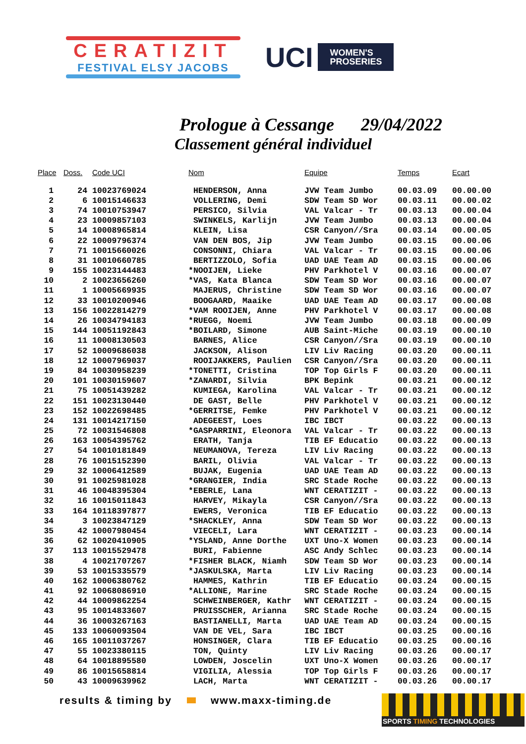CERATIZIT
FESTIVAL ELSY JACOBS
UCI
WOMEN'S
PROSERIES
Prologue à Cessange 29/04/2022
Classement général individuel
| Place | Doss. | Code UCI | Nom | Equipe | Temps | Ecart |
| --- | --- | --- | --- | --- | --- | --- |
| 1 | 24 | 10023769024 | HENDERSON, Anna | JVW Team Jumbo | 00.03.09 | 00.00.00 |
| 2 | 6 | 10015146633 | VOLLERING, Demi | SDW Team SD Wor | 00.03.11 | 00.00.02 |
| 3 | 74 | 10010753947 | PERSICO, Silvia | VAL Valcar - Tr | 00.03.13 | 00.00.04 |
| 4 | 23 | 10009857103 | SWINKELS, Karlijn | JVW Team Jumbo | 00.03.13 | 00.00.04 |
| 5 | 14 | 10008965814 | KLEIN, Lisa | CSR Canyon//Sra | 00.03.14 | 00.00.05 |
| 6 | 22 | 10009796374 | VAN DEN BOS, Jip | JVW Team Jumbo | 00.03.15 | 00.00.06 |
| 7 | 71 | 10015660026 | CONSONNI, Chiara | VAL Valcar - Tr | 00.03.15 | 00.00.06 |
| 8 | 31 | 10010660785 | BERTIZZOLO, Sofia | UAD UAE Team AD | 00.03.15 | 00.00.06 |
| 9 | 155 | 10023144483 | *NOOIJEN, Lieke | PHV Parkhotel V | 00.03.16 | 00.00.07 |
| 10 | 2 | 10023656260 | *VAS, Kata Blanca | SDW Team SD Wor | 00.03.16 | 00.00.07 |
| 11 | 1 | 10005669935 | MAJERUS, Christine | SDW Team SD Wor | 00.03.16 | 00.00.07 |
| 12 | 33 | 10010200946 | BOOGAARD, Maaike | UAD UAE Team AD | 00.03.17 | 00.00.08 |
| 13 | 156 | 10022814279 | *VAM ROOIJEN, Anne | PHV Parkhotel V | 00.03.17 | 00.00.08 |
| 14 | 26 | 10034794183 | *RUEGG, Noemi | JVW Team Jumbo | 00.03.18 | 00.00.09 |
| 15 | 144 | 10051192843 | *BOILARD, Simone | AUB Saint-Miche | 00.03.19 | 00.00.10 |
| 16 | 11 | 10008130503 | BARNES, Alice | CSR Canyon//Sra | 00.03.19 | 00.00.10 |
| 17 | 52 | 10009686038 | JACKSON, Alison | LIV Liv Racing | 00.03.20 | 00.00.11 |
| 18 | 12 | 10007969037 | ROOIJAKKERS, Paulien | CSR Canyon//Sra | 00.03.20 | 00.00.11 |
| 19 | 84 | 10030958239 | *TONETTI, Cristina | TOP Top Girls F | 00.03.20 | 00.00.11 |
| 20 | 101 | 10030159607 | *ZANARDI, Silvia | BPK Bepink | 00.03.21 | 00.00.12 |
| 21 | 75 | 10051439282 | KUMIEGA, Karolina | VAL Valcar - Tr | 00.03.21 | 00.00.12 |
| 22 | 151 | 10023130440 | DE GAST, Belle | PHV Parkhotel V | 00.03.21 | 00.00.12 |
| 23 | 152 | 10022698485 | *GERRITSE, Femke | PHV Parkhotel V | 00.03.21 | 00.00.12 |
| 24 | 131 | 10014217150 | ADEGEEST, Loes | IBC IBCT | 00.03.22 | 00.00.13 |
| 25 | 72 | 10031546808 | *GASPARRINI, Eleonora | VAL Valcar - Tr | 00.03.22 | 00.00.13 |
| 26 | 163 | 10054395762 | ERATH, Tanja | TIB EF Educatio | 00.03.22 | 00.00.13 |
| 27 | 54 | 10010181849 | NEUMANOVA, Tereza | LIV Liv Racing | 00.03.22 | 00.00.13 |
| 28 | 76 | 10015152390 | BARIL, Olivia | VAL Valcar - Tr | 00.03.22 | 00.00.13 |
| 29 | 32 | 10006412589 | BUJAK, Eugenia | UAD UAE Team AD | 00.03.22 | 00.00.13 |
| 30 | 91 | 10025981028 | *GRANGIER, India | SRC Stade Roche | 00.03.22 | 00.00.13 |
| 31 | 46 | 10048395304 | *EBERLE, Lana | WNT CERATIZIT - | 00.03.22 | 00.00.13 |
| 32 | 16 | 10015011843 | HARVEY, Mikayla | CSR Canyon//Sra | 00.03.22 | 00.00.13 |
| 33 | 164 | 10118397877 | EWERS, Veronica | TIB EF Educatio | 00.03.22 | 00.00.13 |
| 34 | 3 | 10023847129 | *SHACKLEY, Anna | SDW Team SD Wor | 00.03.22 | 00.00.13 |
| 35 | 42 | 10007980454 | VIECELI, Lara | WNT CERATIZIT - | 00.03.23 | 00.00.14 |
| 36 | 62 | 10020410905 | *YSLAND, Anne Dorthe | UXT Uno-X Women | 00.03.23 | 00.00.14 |
| 37 | 113 | 10015529478 | BURI, Fabienne | ASC Andy Schlec | 00.03.23 | 00.00.14 |
| 38 | 4 | 10021707267 | *FISHER BLACK, Niamh | SDW Team SD Wor | 00.03.23 | 00.00.14 |
| 39 | 53 | 10015335579 | *JASKULSKA, Marta | LIV Liv Racing | 00.03.23 | 00.00.14 |
| 40 | 162 | 10006380762 | HAMMES, Kathrin | TIB EF Educatio | 00.03.24 | 00.00.15 |
| 41 | 92 | 10068086910 | *ALLIONE, Marine | SRC Stade Roche | 00.03.24 | 00.00.15 |
| 42 | 44 | 10009862254 | SCHWEINBERGER, Kathr | WNT CERATIZIT - | 00.03.24 | 00.00.15 |
| 43 | 95 | 10014833607 | PRUISSCHER, Arianna | SRC Stade Roche | 00.03.24 | 00.00.15 |
| 44 | 36 | 10003267163 | BASTIANELLI, Marta | UAD UAE Team AD | 00.03.24 | 00.00.15 |
| 45 | 133 | 10060093504 | VAN DE VEL, Sara | IBC IBCT | 00.03.25 | 00.00.16 |
| 46 | 165 | 10011037267 | HONSINGER, Clara | TIB EF Educatio | 00.03.25 | 00.00.16 |
| 47 | 55 | 10023380115 | TON, Quinty | LIV Liv Racing | 00.03.26 | 00.00.17 |
| 48 | 64 | 10018895580 | LOWDEN, Joscelin | UXT Uno-X Women | 00.03.26 | 00.00.17 |
| 49 | 86 | 10015658814 | VIGILIA, Alessia | TOP Top Girls F | 00.03.26 | 00.00.17 |
| 50 | 43 | 10009639962 | LACH, Marta | WNT CERATIZIT - | 00.03.26 | 00.00.17 |
results & timing by www.maxx-timing.de
SPORTS TIMING TECHNOLOGIES